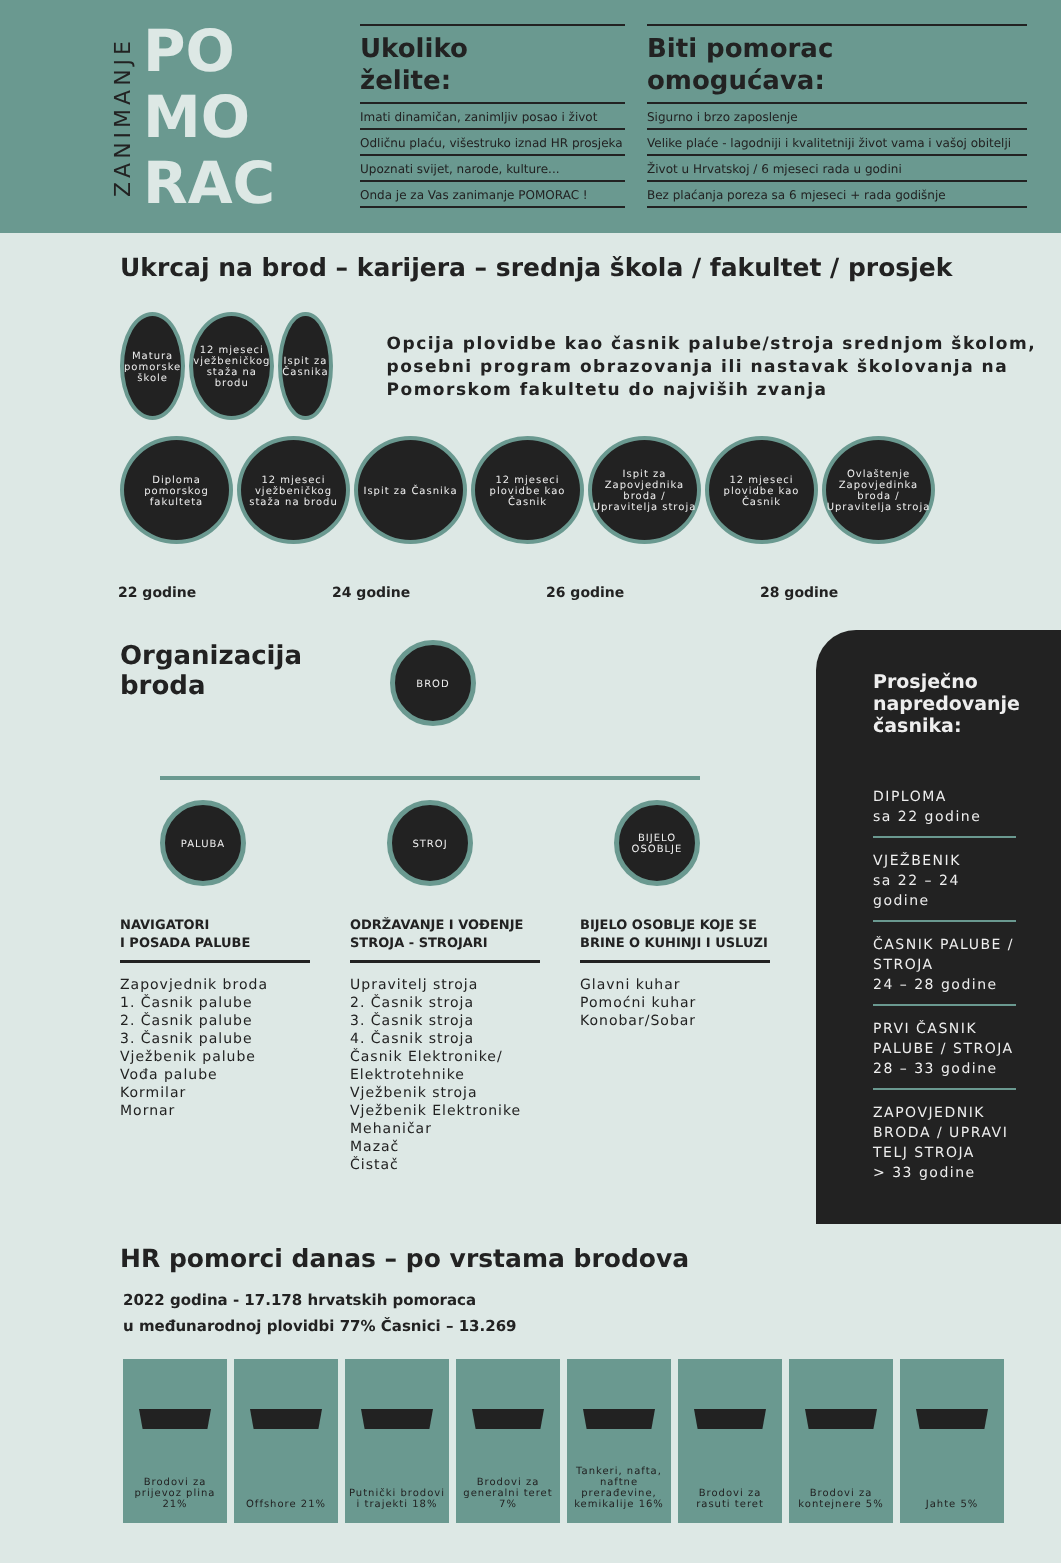ZANIMANJE
PO
MO
RAC
Ukoliko
želite:
Imati dinamičan, zanimljiv posao i život
Odličnu plaću, višestruko iznad HR prosjeka
Upoznati svijet, narode, kulture...
Onda je za Vas zanimanje POMORAC !
Biti pomorac
omogućava:
Sigurno i brzo zaposlenje
Velike plaće - lagodniji i kvalitetniji život vama i vašoj obitelji
Život u Hrvatskoj / 6 mjeseci rada u godini
Bez plaćanja poreza sa 6 mjeseci + rada godišnje
Ukrcaj na brod – karijera – srednja škola / fakultet / prosjek
Matura pomorske škole
12 mjeseci vježbeničkog staža na brodu
Ispit za Časnika
Opcija plovidbe kao časnik palube/stroja srednjom školom, posebni program obrazovanja ili nastavak školovanja na Pomorskom fakultetu do najviših zvanja
Diploma pomorskog fakulteta
12 mjeseci vježbeničkog staža na brodu
Ispit za Časnika
12 mjeseci plovidbe kao Časnik
Ispit za Zapovjednika broda / Upravitelja stroja
12 mjeseci plovidbe kao Časnik
Ovlaštenje Zapovjedinka broda / Upravitelja stroja
22 godine 24 godine 26 godine 28 godine
Organizacija
broda
BROD
PALUBA STROJ BIJELO OSOBLJE
NAVIGATORI
I POSADA PALUBE
Zapovjednik broda
1. Časnik palube
2. Časnik palube
3. Časnik palube
Vježbenik palube
Vođa palube
Kormilar
Mornar
ODRŽAVANJE I VOĐENJE STROJA - STROJARI
Upravitelj stroja
2. Časnik stroja
3. Časnik stroja
4. Časnik stroja
Časnik Elektronike/ Elektrotehnike
Vježbenik stroja
Vježbenik Elektronike
Mehaničar
Mazač
Čistač
BIJELO OSOBLJE KOJE SE BRINE O KUHINJI I USLUZI
Glavni kuhar
Pomoćni kuhar
Konobar/Sobar
Prosječno napredovanje časnika:
DIPLOMA
sa 22 godine
VJEŽBENIK
sa 22 – 24 godine
ČASNIK PALUBE / STROJA
24 – 28 godine
PRVI ČASNIK PALUBE / STROJA
28 – 33 godine
ZAPOVJEDNIK BRODA / UPRAVI TELJ STROJA
> 33 godine
HR pomorci danas – po vrstama brodova
2022 godina - 17.178 hrvatskih pomoraca
u međunarodnoj plovidbi 77% Časnici – 13.269
Brodovi za prijevoz plina 21%
Offshore 21% Putnički brodovi i trajekti 18%
Brodovi za generalni teret 7%
Tankeri, nafta, naftne prerađevine, kemikalije 16%
Brodovi za rasuti teret
Brodovi za kontejnere 5%
Jahte 5%